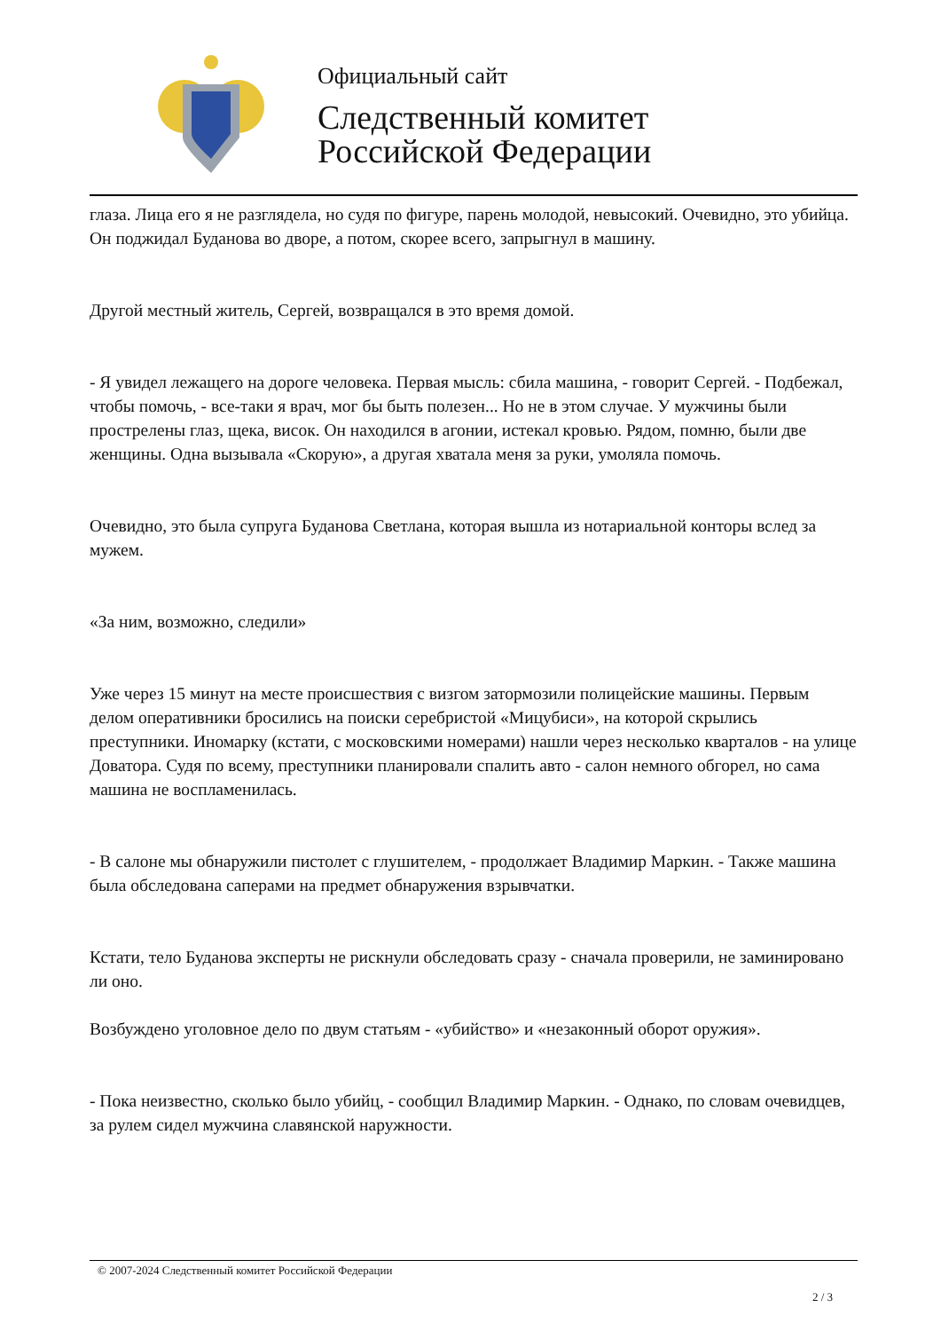Официальный сайт
Следственный комитет
Российской Федерации
глаза. Лица его я не разглядела, но судя по фигуре, парень молодой, невысокий. Очевидно, это убийца. Он поджидал Буданова во дворе, а потом, скорее всего, запрыгнул в машину.
Другой местный житель, Сергей, возвращался в это время домой.
- Я увидел лежащего на дороге человека. Первая мысль: сбила машина, - говорит Сергей. - Подбежал, чтобы помочь, - все-таки я врач, мог бы быть полезен... Но не в этом случае. У мужчины были прострелены глаз, щека, висок. Он находился в агонии, истекал кровью. Рядом, помню, были две женщины. Одна вызывала «Скорую», а другая хватала меня за руки, умоляла помочь.
Очевидно, это была супруга Буданова Светлана, которая вышла из нотариальной конторы вслед за мужем.
«За ним, возможно, следили»
Уже через 15 минут на месте происшествия с визгом затормозили полицейские машины. Первым делом оперативники бросились на поиски серебристой «Мицубиси», на которой скрылись преступники. Иномарку (кстати, с московскими номерами) нашли через несколько кварталов - на улице Доватора. Судя по всему, преступники планировали спалить авто - салон немного обгорел, но сама машина не воспламенилась.
- В салоне мы обнаружили пистолет с глушителем, - продолжает Владимир Маркин. - Также машина была обследована саперами на предмет обнаружения взрывчатки.
Кстати, тело Буданова эксперты не рискнули обследовать сразу - сначала проверили, не заминировано ли оно.
Возбуждено уголовное дело по двум статьям - «убийство» и «незаконный оборот оружия».
- Пока неизвестно, сколько было убийц, - сообщил Владимир Маркин. - Однако, по словам очевидцев, за рулем сидел мужчина славянской наружности.
© 2007-2024 Следственный комитет Российской Федерации
2 / 3